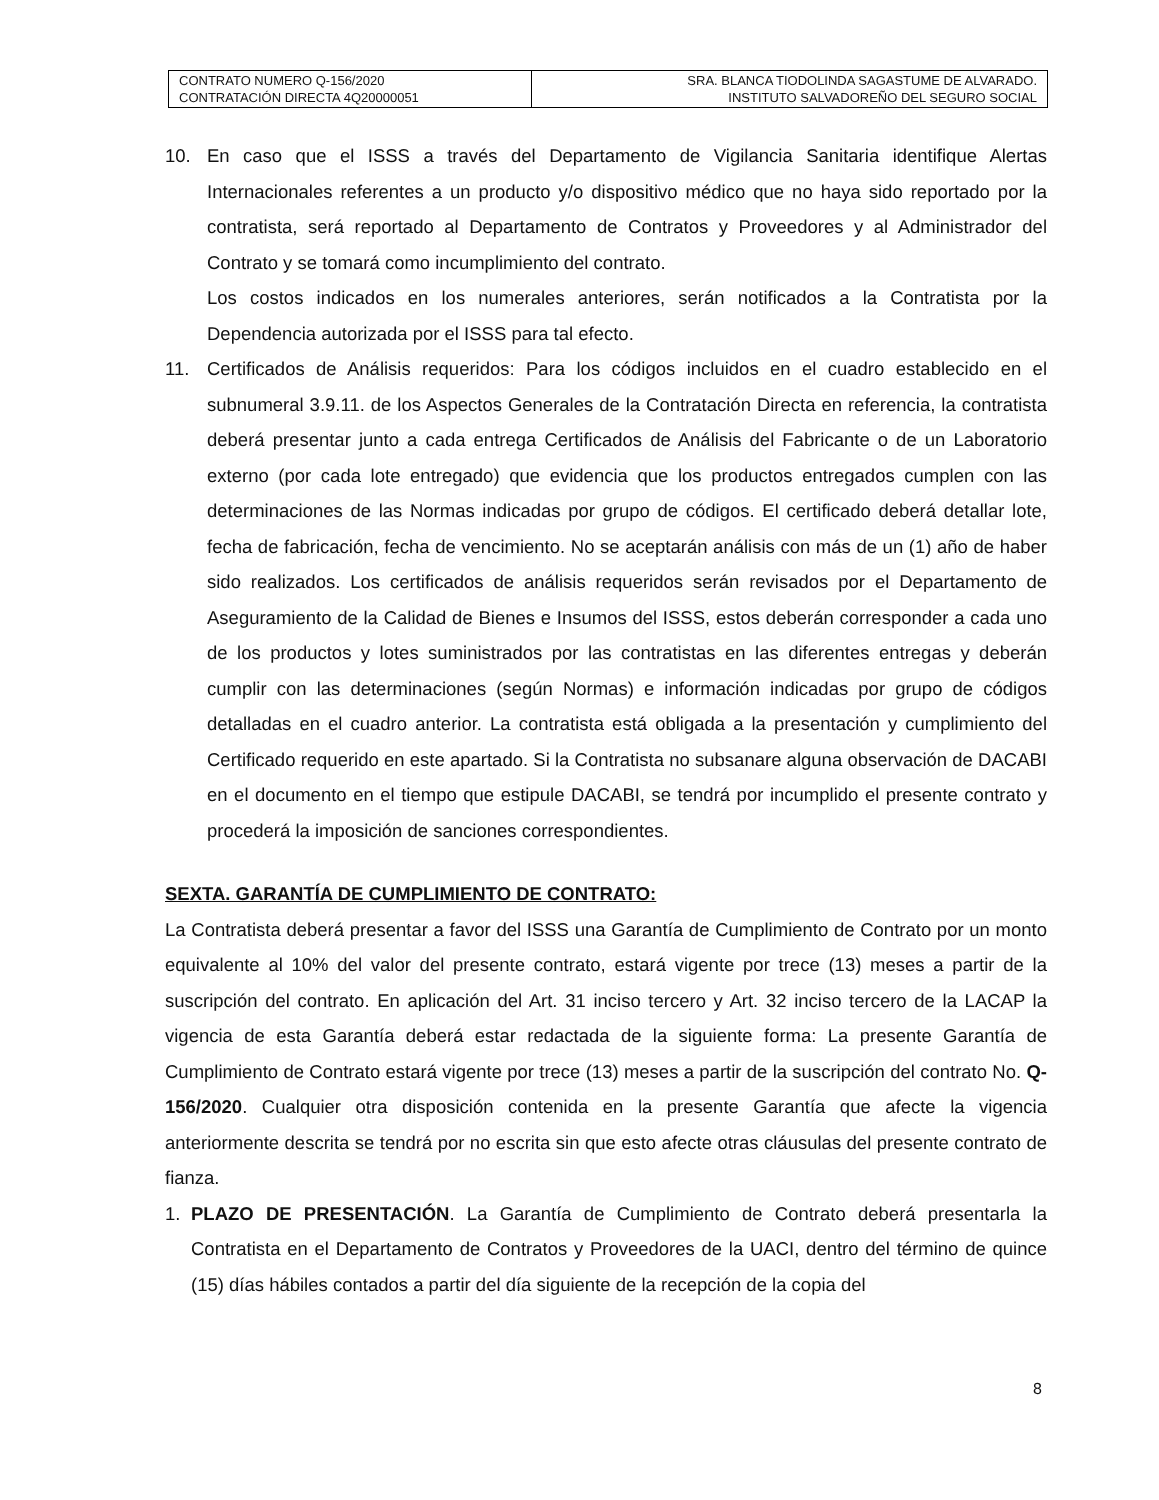| CONTRATO NUMERO Q-156/2020 CONTRATACIÓN DIRECTA 4Q20000051 | SRA. BLANCA TIODOLINDA SAGASTUME DE ALVARADO. INSTITUTO SALVADOREÑO DEL SEGURO SOCIAL |
10. En caso que el ISSS a través del Departamento de Vigilancia Sanitaria identifique Alertas Internacionales referentes a un producto y/o dispositivo médico que no haya sido reportado por la contratista, será reportado al Departamento de Contratos y Proveedores y al Administrador del Contrato y se tomará como incumplimiento del contrato.
Los costos indicados en los numerales anteriores, serán notificados a la Contratista por la Dependencia autorizada por el ISSS para tal efecto.
11. Certificados de Análisis requeridos: Para los códigos incluidos en el cuadro establecido en el subnumeral 3.9.11. de los Aspectos Generales de la Contratación Directa en referencia, la contratista deberá presentar junto a cada entrega Certificados de Análisis del Fabricante o de un Laboratorio externo (por cada lote entregado) que evidencia que los productos entregados cumplen con las determinaciones de las Normas indicadas por grupo de códigos. El certificado deberá detallar lote, fecha de fabricación, fecha de vencimiento. No se aceptarán análisis con más de un (1) año de haber sido realizados. Los certificados de análisis requeridos serán revisados por el Departamento de Aseguramiento de la Calidad de Bienes e Insumos del ISSS, estos deberán corresponder a cada uno de los productos y lotes suministrados por las contratistas en las diferentes entregas y deberán cumplir con las determinaciones (según Normas) e información indicadas por grupo de códigos detalladas en el cuadro anterior. La contratista está obligada a la presentación y cumplimiento del Certificado requerido en este apartado. Si la Contratista no subsanare alguna observación de DACABI en el documento en el tiempo que estipule DACABI, se tendrá por incumplido el presente contrato y procederá la imposición de sanciones correspondientes.
SEXTA. GARANTÍA DE CUMPLIMIENTO DE CONTRATO:
La Contratista deberá presentar a favor del ISSS una Garantía de Cumplimiento de Contrato por un monto equivalente al 10% del valor del presente contrato, estará vigente por trece (13) meses a partir de la suscripción del contrato. En aplicación del Art. 31 inciso tercero y Art. 32 inciso tercero de la LACAP la vigencia de esta Garantía deberá estar redactada de la siguiente forma: La presente Garantía de Cumplimiento de Contrato estará vigente por trece (13) meses a partir de la suscripción del contrato No. Q-156/2020. Cualquier otra disposición contenida en la presente Garantía que afecte la vigencia anteriormente descrita se tendrá por no escrita sin que esto afecte otras cláusulas del presente contrato de fianza.
1. PLAZO DE PRESENTACIÓN. La Garantía de Cumplimiento de Contrato deberá presentarla la Contratista en el Departamento de Contratos y Proveedores de la UACI, dentro del término de quince (15) días hábiles contados a partir del día siguiente de la recepción de la copia del
8